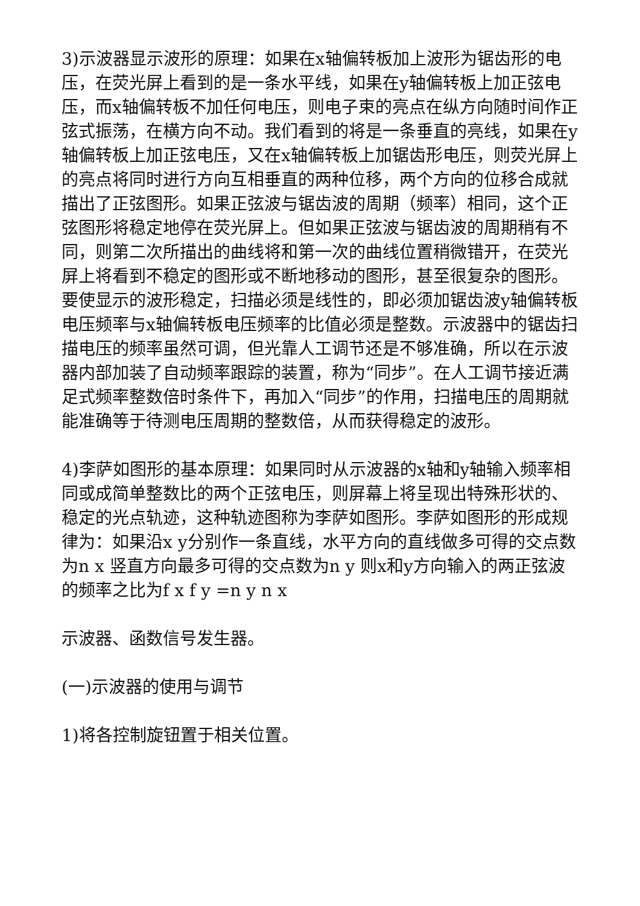3)示波器显示波形的原理：如果在x轴偏转板加上波形为锯齿形的电压，在荧光屏上看到的是一条水平线，如果在y轴偏转板上加正弦电压，而x轴偏转板不加任何电压，则电子束的亮点在纵方向随时间作正弦式振荡，在横方向不动。我们看到的将是一条垂直的亮线，如果在y轴偏转板上加正弦电压，又在x轴偏转板上加锯齿形电压，则荧光屏上的亮点将同时进行方向互相垂直的两种位移，两个方向的位移合成就描出了正弦图形。如果正弦波与锯齿波的周期（频率）相同，这个正弦图形将稳定地停在荧光屏上。但如果正弦波与锯齿波的周期稍有不同，则第二次所描出的曲线将和第一次的曲线位置稍微错开，在荧光屏上将看到不稳定的图形或不断地移动的图形，甚至很复杂的图形。要使显示的波形稳定，扫描必须是线性的，即必须加锯齿波y轴偏转板电压频率与x轴偏转板电压频率的比值必须是整数。示波器中的锯齿扫描电压的频率虽然可调，但光靠人工调节还是不够准确，所以在示波器内部加装了自动频率跟踪的装置，称为“同步”。在人工调节接近满足式频率整数倍时条件下，再加入“同步”的作用，扫描电压的周期就能准确等于待测电压周期的整数倍，从而获得稳定的波形。
4)李萨如图形的基本原理：如果同时从示波器的x轴和y轴输入频率相同或成简单整数比的两个正弦电压，则屏幕上将呈现出特殊形状的、稳定的光点轨迹，这种轨迹图称为李萨如图形。李萨如图形的形成规律为：如果沿x y分别作一条直线，水平方向的直线做多可得的交点数为n x 竖直方向最多可得的交点数为n y 则x和y方向输入的两正弦波的频率之比为f x f y =n y n x
示波器、函数信号发生器。
(一)示波器的使用与调节
1)将各控制旋钮置于相关位置。